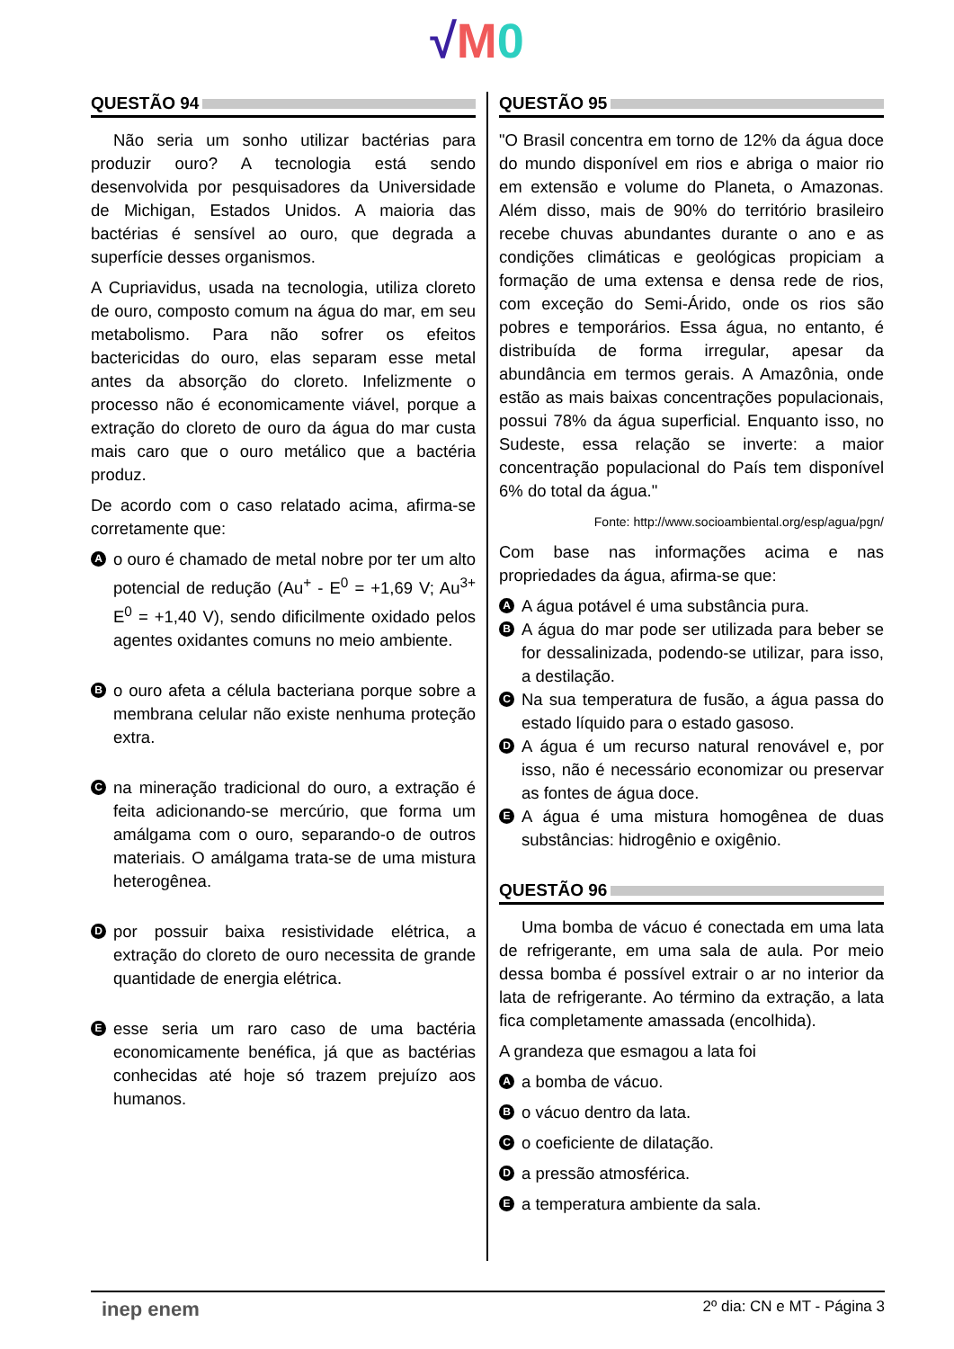√M 0
QUESTÃO 94
Não seria um sonho utilizar bactérias para produzir ouro? A tecnologia está sendo desenvolvida por pesquisadores da Universidade de Michigan, Estados Unidos. A maioria das bactérias é sensível ao ouro, que degrada a superfície desses organismos.
A Cupriavidus, usada na tecnologia, utiliza cloreto de ouro, composto comum na água do mar, em seu metabolismo. Para não sofrer os efeitos bactericidas do ouro, elas separam esse metal antes da absorção do cloreto. Infelizmente o processo não é economicamente viável, porque a extração do cloreto de ouro da água do mar custa mais caro que o ouro metálico que a bactéria produz.
De acordo com o caso relatado acima, afirma-se corretamente que:
Ao ouro é chamado de metal nobre por ter um alto potencial de redução (Au<sup>+</sup> - E<sup>0</sup> = +1,69 V; Au<sup>3+</sup> E<sup>0</sup> = +1,40 V), sendo dificilmente oxidado pelos agentes oxidantes comuns no meio ambiente.
Bo ouro afeta a célula bacteriana porque sobre a membrana celular não existe nenhuma proteção extra.
Cna mineração tradicional do ouro, a extração é feita adicionando-se mercúrio, que forma um amálgama com o ouro, separando-o de outros materiais. O amálgama trata-se de uma mistura heterogênea.
Dpor possuir baixa resistividade elétrica, a extração do cloreto de ouro necessita de grande quantidade de energia elétrica.
Eesse seria um raro caso de uma bactéria economicamente benéfica, já que as bactérias conhecidas até hoje só trazem prejuízo aos humanos.
QUESTÃO 95
"O Brasil concentra em torno de 12% da água doce do mundo disponível em rios e abriga o maior rio em extensão e volume do Planeta, o Amazonas. Além disso, mais de 90% do território brasileiro recebe chuvas abundantes durante o ano e as condições climáticas e geológicas propiciam a formação de uma extensa e densa rede de rios, com exceção do Semi-Árido, onde os rios são pobres e temporários. Essa água, no entanto, é distribuída de forma irregular, apesar da abundância em termos gerais. A Amazônia, onde estão as mais baixas concentrações populacionais, possui 78% da água superficial. Enquanto isso, no Sudeste, essa relação se inverte: a maior concentração populacional do País tem disponível 6% do total da água."
Fonte: http://www.socioambiental.org/esp/agua/pgn/
Com base nas informações acima e nas propriedades da água, afirma-se que:
A A água potável é uma substância pura.
B A água do mar pode ser utilizada para beber se for dessalinizada, podendo-se utilizar, para isso, a destilação.
C Na sua temperatura de fusão, a água passa do estado líquido para o estado gasoso.
D A água é um recurso natural renovável e, por isso, não é necessário economizar ou preservar as fontes de água doce.
E A água é uma mistura homogênea de duas substâncias: hidrogênio e oxigênio.
QUESTÃO 96
Uma bomba de vácuo é conectada em uma lata de refrigerante, em uma sala de aula. Por meio dessa bomba é possível extrair o ar no interior da lata de refrigerante. Ao término da extração, a lata fica completamente amassada (encolhida).
A grandeza que esmagou a lata foi
Aa bomba de vácuo.
Bo vácuo dentro da lata.
Co coeficiente de dilatação.
Da pressão atmosférica.
Ea temperatura ambiente da sala.
inep enem 2º dia: CN e MT - Página 3